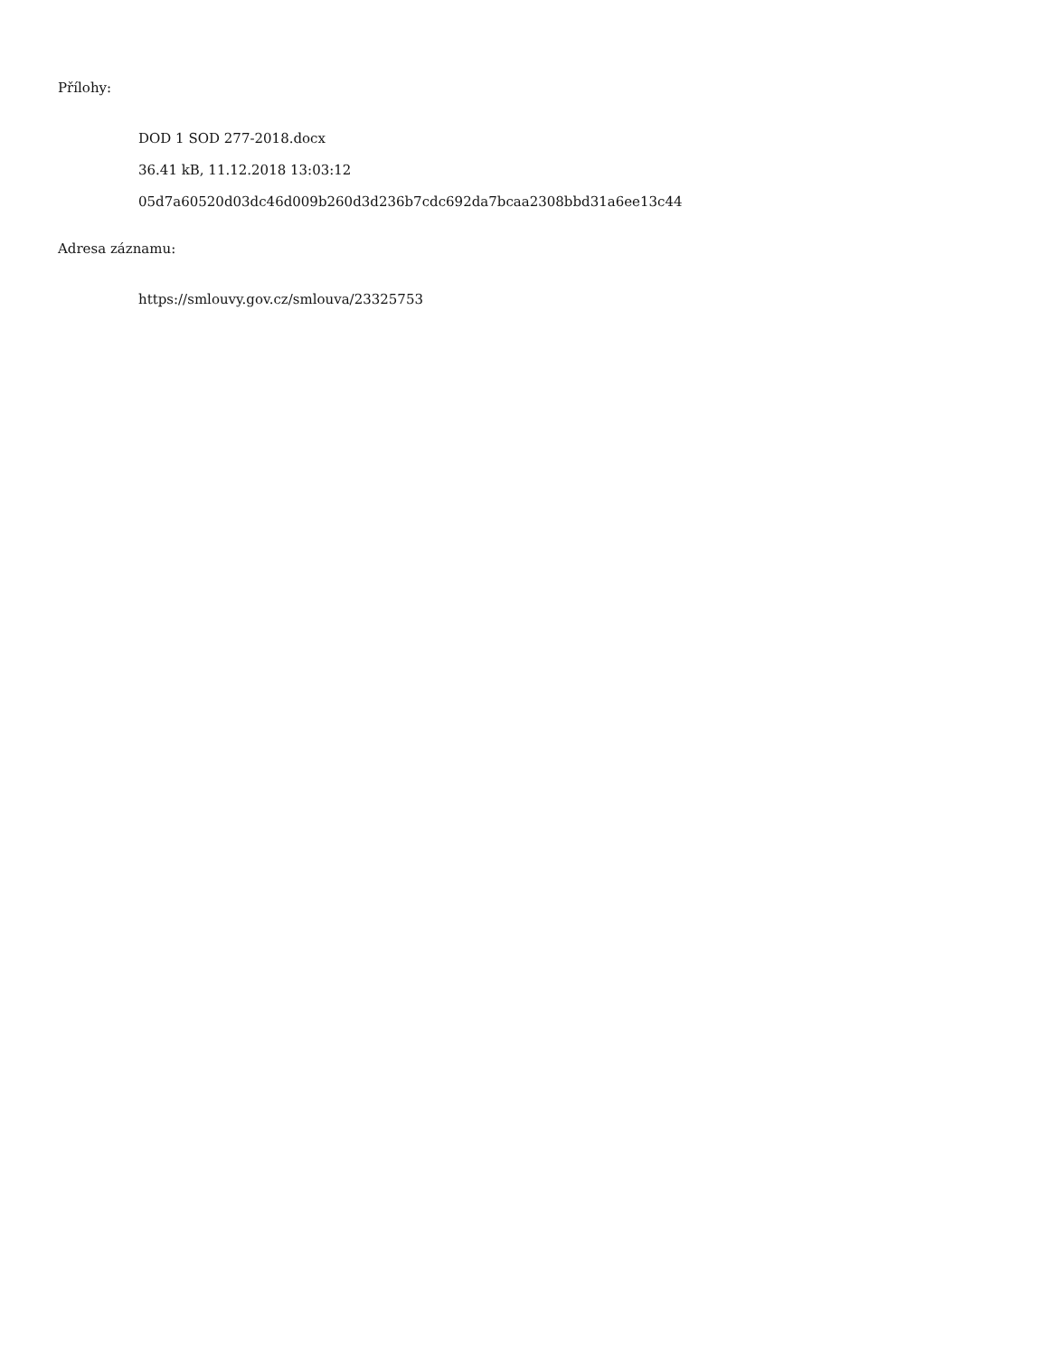Přílohy:
DOD 1 SOD 277-2018.docx
36.41 kB, 11.12.2018 13:03:12
05d7a60520d03dc46d009b260d3d236b7cdc692da7bcaa2308bbd31a6ee13c44
Adresa záznamu:
https://smlouvy.gov.cz/smlouva/23325753